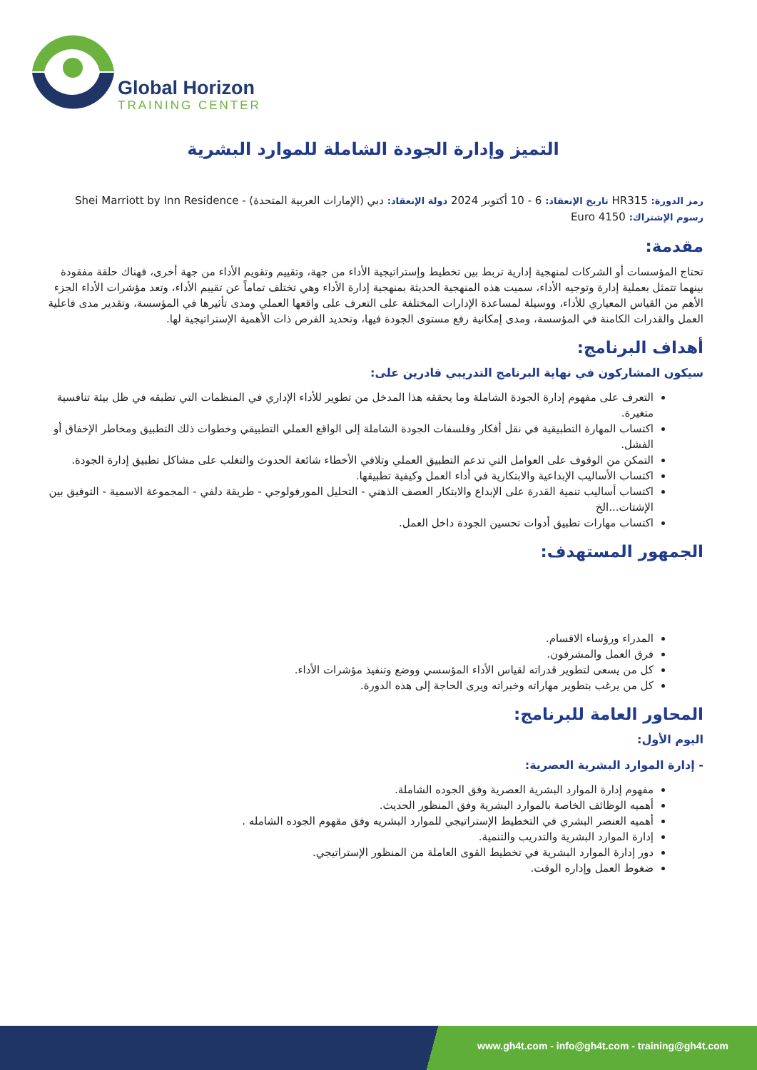Global Horizon
TRAINING CENTER
التميز وإدارة الجودة الشاملة للموارد البشرية
رمز الدورة: HR315 تاريخ الإنعقاد: 6 - 10 أكتوبر 2024 دولة الإنعقاد: دبي (الإمارات العربية المتحدة) - Shei Marriott by Inn Residence
رسوم الإشتراك: 4150 Euro
مقدمة:
تحتاج المؤسسات أو الشركات لمنهجية إدارية تربط بين تخطيط وإستراتيجية الأداء من جهة، وتقييم وتقويم الأداء من جهة أخرى، فهناك حلقة مفقودة بينهما تتمثل بعملية إدارة وتوجيه الأداء، سميت هذه المنهجية الحديثة بمنهجية إدارة الأداء وهي تختلف تماماً عن تقييم الأداء، وتعد مؤشرات الأداء الجزء الأهم من القياس المعياري للأداء، ووسيلة لمساعدة الإدارات المختلفة على التعرف على واقعها العملي ومدى تأثيرها في المؤسسة، وتقدير مدى فاعلية العمل والقدرات الكامنة في المؤسسة، ومدى إمكانية رفع مستوى الجودة فيها، وتحديد الفرص ذات الأهمية الإستراتيجية لها.
أهداف البرنامج:
سيكون المشاركون في نهاية البرنامج التدريبي قادرين على:
التعرف على مفهوم إدارة الجودة الشاملة وما يحققه هذا المدخل من تطوير للأداء الإداري في المنظمات التي تطبقه في ظل بيئة تنافسية متغيرة.
اكتساب المهارة التطبيقية في نقل أفكار وفلسفات الجودة الشاملة إلى الواقع العملي التطبيقي وخطوات ذلك التطبيق ومخاطر الإخفاق أو الفشل.
التمكن من الوقوف على العوامل التي تدعم التطبيق العملي وتلافي الأخطاء شائعة الحدوث والتغلب على مشاكل تطبيق إدارة الجودة.
اكتساب الأساليب الإبداعية والابتكارية في أداء العمل وكيفية تطبيقها.
اكتساب أساليب تنمية القدرة على الإبداع والابتكار العصف الذهني - التحليل المورفولوجي - طريقة دلفي - المجموعة الاسمية - التوفيق بين الإشتات...الخ
اكتساب مهارات تطبيق أدوات تحسين الجودة داخل العمل.
الجمهور المستهدف:
المدراء ورؤساء الاقسام.
فرق العمل والمشرفون.
كل من يسعى لتطوير قدراته لقياس الأداء المؤسسي ووضع وتنفيذ مؤشرات الأداء.
كل من يرغب بتطوير مهاراته وخبراته ويرى الحاجة إلى هذه الدورة.
المحاور العامة للبرنامج:
اليوم الأول:
- إدارة الموارد البشرية العصرية:
مفهوم إدارة الموارد البشرية العصرية وفق الجوده الشاملة.
أهميه الوظائف الخاصة بالموارد البشرية وفق المنظور الحديث.
أهميه العنصر البشري في التخطيط الإستراتيجي للموارد البشريه وفق مقهوم الجوده الشامله .
إدارة الموارد البشرية والتدريب والتنمية.
دور إدارة الموارد البشرية في تخطيط القوى العاملة من المنظور الإستراتيجي.
ضغوط العمل وإداره الوقت.
www.gh4t.com - info@gh4t.com - training@gh4t.com